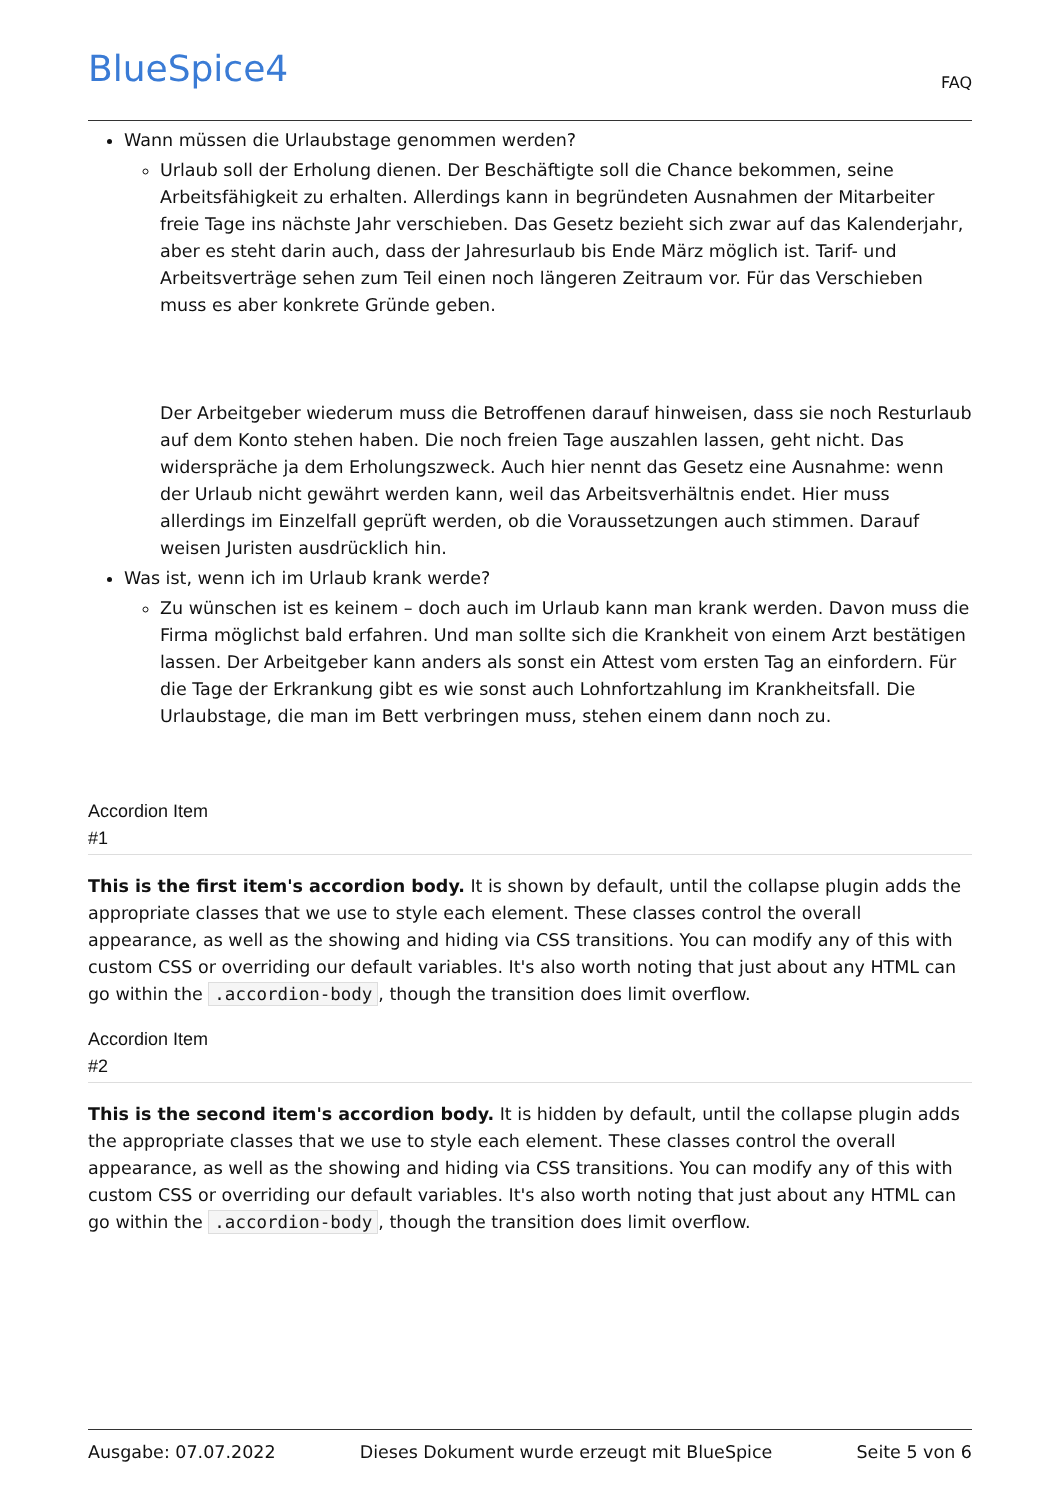BlueSpice4
FAQ
Wann müssen die Urlaubstage genommen werden?
Urlaub soll der Erholung dienen. Der Beschäftigte soll die Chance bekommen, seine Arbeitsfähigkeit zu erhalten. Allerdings kann in begründeten Ausnahmen der Mitarbeiter freie Tage ins nächste Jahr verschieben. Das Gesetz bezieht sich zwar auf das Kalenderjahr, aber es steht darin auch, dass der Jahresurlaub bis Ende März möglich ist. Tarif- und Arbeitsverträge sehen zum Teil einen noch längeren Zeitraum vor. Für das Verschieben muss es aber konkrete Gründe geben.
Der Arbeitgeber wiederum muss die Betroffenen darauf hinweisen, dass sie noch Resturlaub auf dem Konto stehen haben. Die noch freien Tage auszahlen lassen, geht nicht. Das widerspräche ja dem Erholungszweck. Auch hier nennt das Gesetz eine Ausnahme: wenn der Urlaub nicht gewährt werden kann, weil das Arbeitsverhältnis endet. Hier muss allerdings im Einzelfall geprüft werden, ob die Voraussetzungen auch stimmen. Darauf weisen Juristen ausdrücklich hin.
Was ist, wenn ich im Urlaub krank werde?
Zu wünschen ist es keinem – doch auch im Urlaub kann man krank werden. Davon muss die Firma möglichst bald erfahren. Und man sollte sich die Krankheit von einem Arzt bestätigen lassen. Der Arbeitgeber kann anders als sonst ein Attest vom ersten Tag an einfordern. Für die Tage der Erkrankung gibt es wie sonst auch Lohnfortzahlung im Krankheitsfall. Die Urlaubstage, die man im Bett verbringen muss, stehen einem dann noch zu.
Accordion Item
#1
This is the first item's accordion body. It is shown by default, until the collapse plugin adds the appropriate classes that we use to style each element. These classes control the overall appearance, as well as the showing and hiding via CSS transitions. You can modify any of this with custom CSS or overriding our default variables. It's also worth noting that just about any HTML can go within the .accordion-body, though the transition does limit overflow.
Accordion Item
#2
This is the second item's accordion body. It is hidden by default, until the collapse plugin adds the appropriate classes that we use to style each element. These classes control the overall appearance, as well as the showing and hiding via CSS transitions. You can modify any of this with custom CSS or overriding our default variables. It's also worth noting that just about any HTML can go within the .accordion-body, though the transition does limit overflow.
Ausgabe: 07.07.2022 Dieses Dokument wurde erzeugt mit BlueSpice Seite 5 von 6